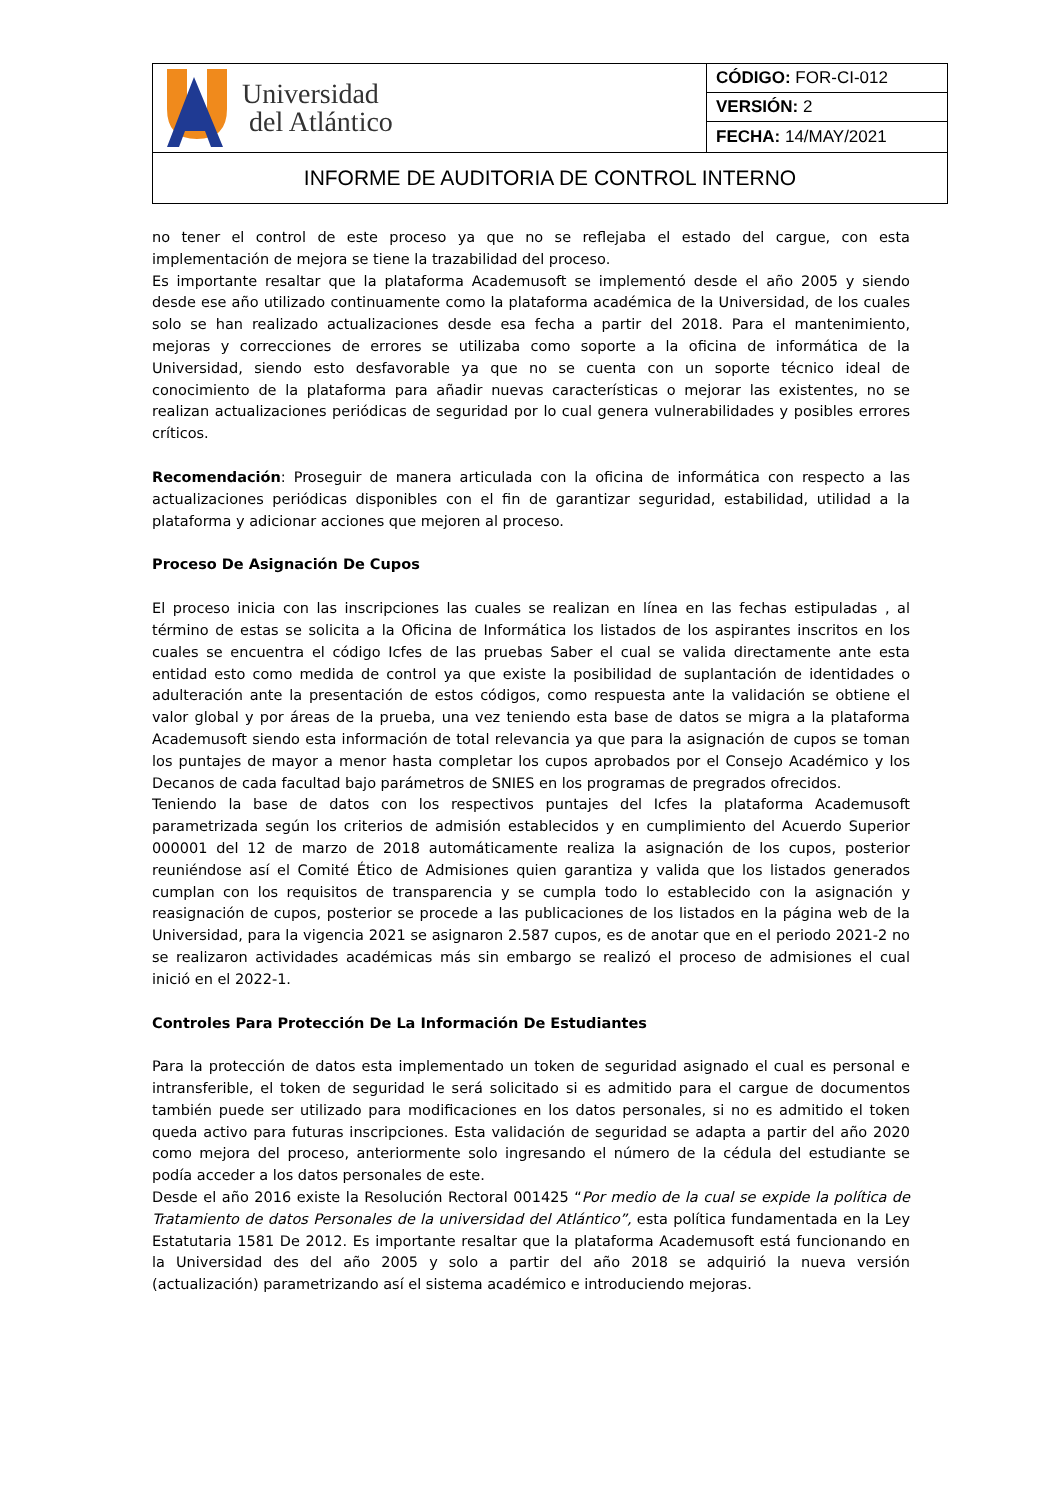| Universidad del Atlántico | CÓDIGO: FOR-CI-012 |
| | VERSIÓN: 2 |
| | FECHA: 14/MAY/2021 |
| INFORME DE AUDITORIA DE CONTROL INTERNO | |
no tener el control de este proceso ya que no se reflejaba el estado del cargue, con esta implementación de mejora se tiene la trazabilidad del proceso.
Es importante resaltar que la plataforma Academusoft se implementó desde el año 2005 y siendo desde ese año utilizado continuamente como la plataforma académica de la Universidad, de los cuales solo se han realizado actualizaciones desde esa fecha a partir del 2018. Para el mantenimiento, mejoras y correcciones de errores se utilizaba como soporte a la oficina de informática de la Universidad, siendo esto desfavorable ya que no se cuenta con un soporte técnico ideal de conocimiento de la plataforma para añadir nuevas características o mejorar las existentes, no se realizan actualizaciones periódicas de seguridad por lo cual genera vulnerabilidades y posibles errores críticos.
Recomendación: Proseguir de manera articulada con la oficina de informática con respecto a las actualizaciones periódicas disponibles con el fin de garantizar seguridad, estabilidad, utilidad a la plataforma y adicionar acciones que mejoren al proceso.
Proceso De Asignación De Cupos
El proceso inicia con las inscripciones las cuales se realizan en línea en las fechas estipuladas , al término de estas se solicita a la Oficina de Informática los listados de los aspirantes inscritos en los cuales se encuentra el código Icfes de las pruebas Saber el cual se valida directamente ante esta entidad esto como medida de control ya que existe la posibilidad de suplantación de identidades o adulteración ante la presentación de estos códigos, como respuesta ante la validación se obtiene el valor global y por áreas de la prueba, una vez teniendo esta base de datos se migra a la plataforma Academusoft siendo esta información de total relevancia ya que para la asignación de cupos se toman los puntajes de mayor a menor hasta completar los cupos aprobados por el Consejo Académico y los Decanos de cada facultad bajo parámetros de SNIES en los programas de pregrados ofrecidos.
Teniendo la base de datos con los respectivos puntajes del Icfes la plataforma Academusoft parametrizada según los criterios de admisión establecidos y en cumplimiento del Acuerdo Superior 000001 del 12 de marzo de 2018 automáticamente realiza la asignación de los cupos, posterior reuniéndose así el Comité Ético de Admisiones quien garantiza y valida que los listados generados cumplan con los requisitos de transparencia y se cumpla todo lo establecido con la asignación y reasignación de cupos, posterior se procede a las publicaciones de los listados en la página web de la Universidad, para la vigencia 2021 se asignaron 2.587 cupos, es de anotar que en el periodo 2021-2 no se realizaron actividades académicas más sin embargo se realizó el proceso de admisiones el cual inició en el 2022-1.
Controles Para Protección De La Información De Estudiantes
Para la protección de datos esta implementado un token de seguridad asignado el cual es personal e intransferible, el token de seguridad le será solicitado si es admitido para el cargue de documentos también puede ser utilizado para modificaciones en los datos personales, si no es admitido el token queda activo para futuras inscripciones. Esta validación de seguridad se adapta a partir del año 2020 como mejora del proceso, anteriormente solo ingresando el número de la cédula del estudiante se podía acceder a los datos personales de este.
Desde el año 2016 existe la Resolución Rectoral 001425 “Por medio de la cual se expide la política de Tratamiento de datos Personales de la universidad del Atlántico”, esta política fundamentada en la Ley Estatutaria 1581 De 2012. Es importante resaltar que la plataforma Academusoft está funcionando en la Universidad des del año 2005 y solo a partir del año 2018 se adquirió la nueva versión (actualización) parametrizando así el sistema académico e introduciendo mejoras.